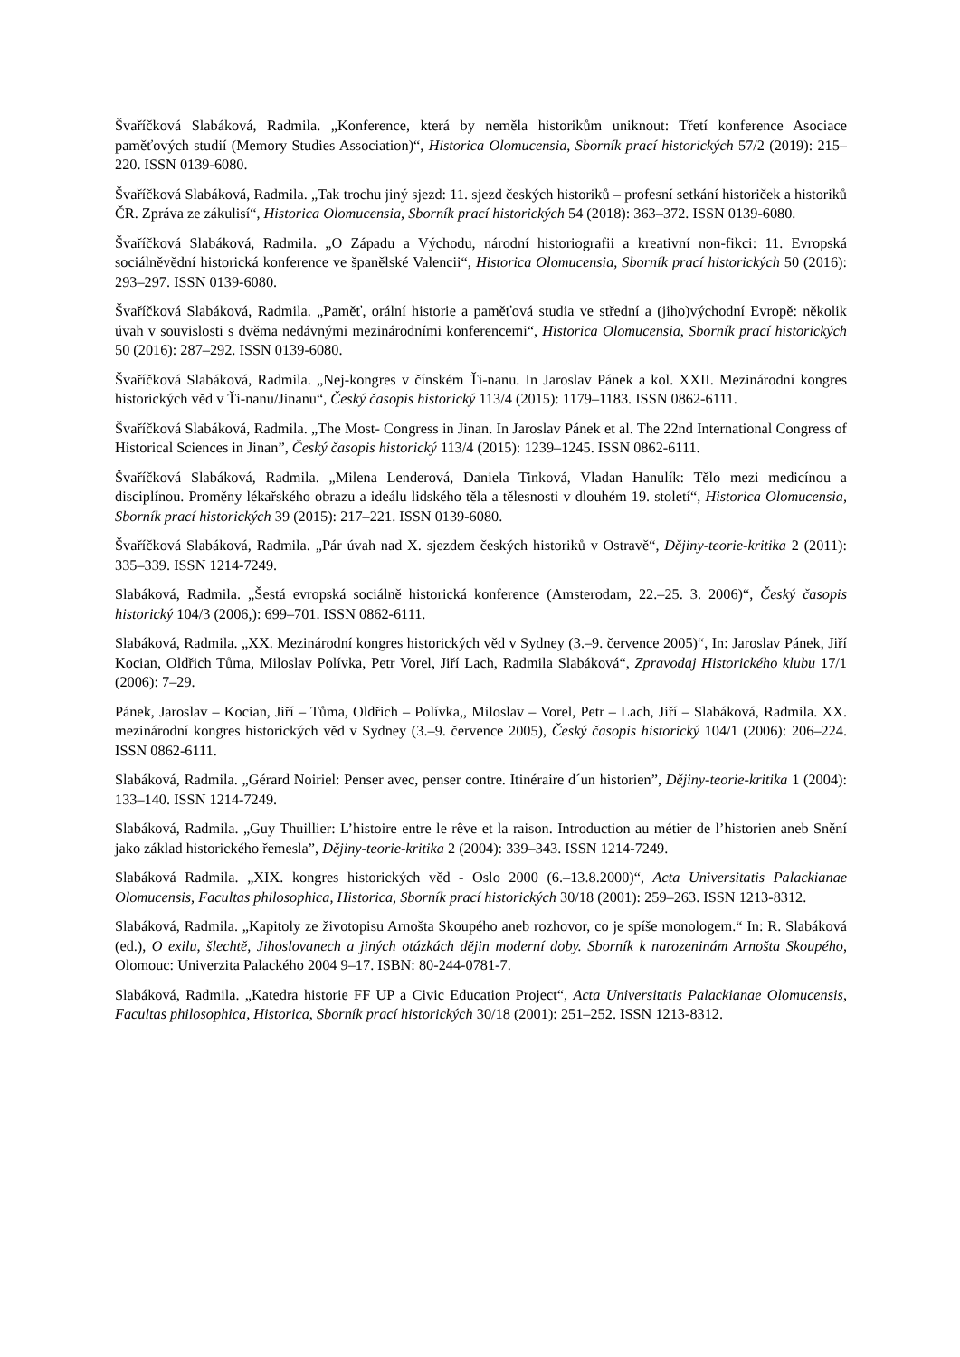Švaříčková Slabáková, Radmila. „Konference, která by neměla historikům uniknout: Třetí konference Asociace paměťových studií (Memory Studies Association)“, Historica Olomucensia, Sborník prací historických 57/2 (2019): 215–220. ISSN 0139-6080.
Švaříčková Slabáková, Radmila. „Tak trochu jiný sjezd: 11. sjezd českých historiků – profesní setkání historiček a historiků ČR. Zpráva ze zákulisí“, Historica Olomucensia, Sborník prací historických 54 (2018): 363–372. ISSN 0139-6080.
Švaříčková Slabáková, Radmila. „O Západu a Východu, národní historiografii a kreativní non-fikci: 11. Evropská sociálněvědní historická konference ve španělské Valencii“, Historica Olomucensia, Sborník prací historických 50 (2016): 293–297. ISSN 0139-6080.
Švaříčková Slabáková, Radmila. „Paměť, orální historie a paměťová studia ve střední a (jiho)východní Evropě: několik úvah v souvislosti s dvěma nedávnými mezinárodními konferencemi“, Historica Olomucensia, Sborník prací historických 50 (2016): 287–292. ISSN 0139-6080.
Švaříčková Slabáková, Radmila. „Nej-kongres v čínském Ťi-nanu. In Jaroslav Pánek a kol. XXII. Mezinárodní kongres historických věd v Ťi-nanu/Jinanu“, Český časopis historický 113/4 (2015): 1179–1183. ISSN 0862-6111.
Švaříčková Slabáková, Radmila. „The Most- Congress in Jinan. In Jaroslav Pánek et al. The 22nd International Congress of Historical Sciences in Jinan”, Český časopis historický 113/4 (2015): 1239–1245. ISSN 0862-6111.
Švaříčková Slabáková, Radmila. „Milena Lenderová, Daniela Tinková, Vladan Hanulík: Tělo mezi medicínou a disciplínou. Proměny lékařského obrazu a ideálu lidského těla a tělesnosti v dlouhém 19. století“, Historica Olomucensia, Sborník prací historických 39 (2015): 217–221. ISSN 0139-6080.
Švaříčková Slabáková, Radmila. „Pár úvah nad X. sjezdem českých historiků v Ostravě“, Dějiny-teorie-kritika 2 (2011): 335–339. ISSN 1214-7249.
Slabáková, Radmila. „Šestá evropská sociálně historická konference (Amsterodam, 22.–25. 3. 2006)“, Český časopis historický 104/3 (2006,): 699–701. ISSN 0862-6111.
Slabáková, Radmila. „XX. Mezinárodní kongres historických věd v Sydney (3.–9. července 2005)“, In: Jaroslav Pánek, Jiří Kocian, Oldřich Tůma, Miloslav Polívka, Petr Vorel, Jiří Lach, Radmila Slabáková“, Zpravodaj Historického klubu 17/1 (2006): 7–29.
Pánek, Jaroslav – Kocian, Jiří – Tůma, Oldřich – Polívka,, Miloslav – Vorel, Petr – Lach, Jiří – Slabáková, Radmila. XX. mezinárodní kongres historických věd v Sydney (3.–9. července 2005), Český časopis historický 104/1 (2006): 206–224. ISSN 0862-6111.
Slabáková, Radmila. „Gérard Noiriel: Penser avec, penser contre. Itinéraire d´un historien”, Dějiny-teorie-kritika 1 (2004): 133–140. ISSN 1214-7249.
Slabáková, Radmila. „Guy Thuillier: L’histoire entre le rêve et la raison. Introduction au métier de l’historien aneb Snění jako základ historického řemesla”, Dějiny-teorie-kritika 2 (2004): 339–343. ISSN 1214-7249.
Slabáková Radmila. „XIX. kongres historických věd - Oslo 2000 (6.–13.8.2000)“, Acta Universitatis Palackianae Olomucensis, Facultas philosophica, Historica, Sborník prací historických 30/18 (2001): 259–263. ISSN 1213-8312.
Slabáková, Radmila. „Kapitoly ze životopisu Arnošta Skoupého aneb rozhovor, co je spíše monologem.“ In: R. Slabáková (ed.), O exilu, šlechtě, Jihoslovanech a jiných otázkách dějin moderní doby. Sborník k narozeninám Arnošta Skoupého, Olomouc: Univerzita Palackého 2004 9–17. ISBN: 80-244-0781-7.
Slabáková, Radmila. „Katedra historie FF UP a Civic Education Project“, Acta Universitatis Palackianae Olomucensis, Facultas philosophica, Historica, Sborník prací historických 30/18 (2001): 251–252. ISSN 1213-8312.